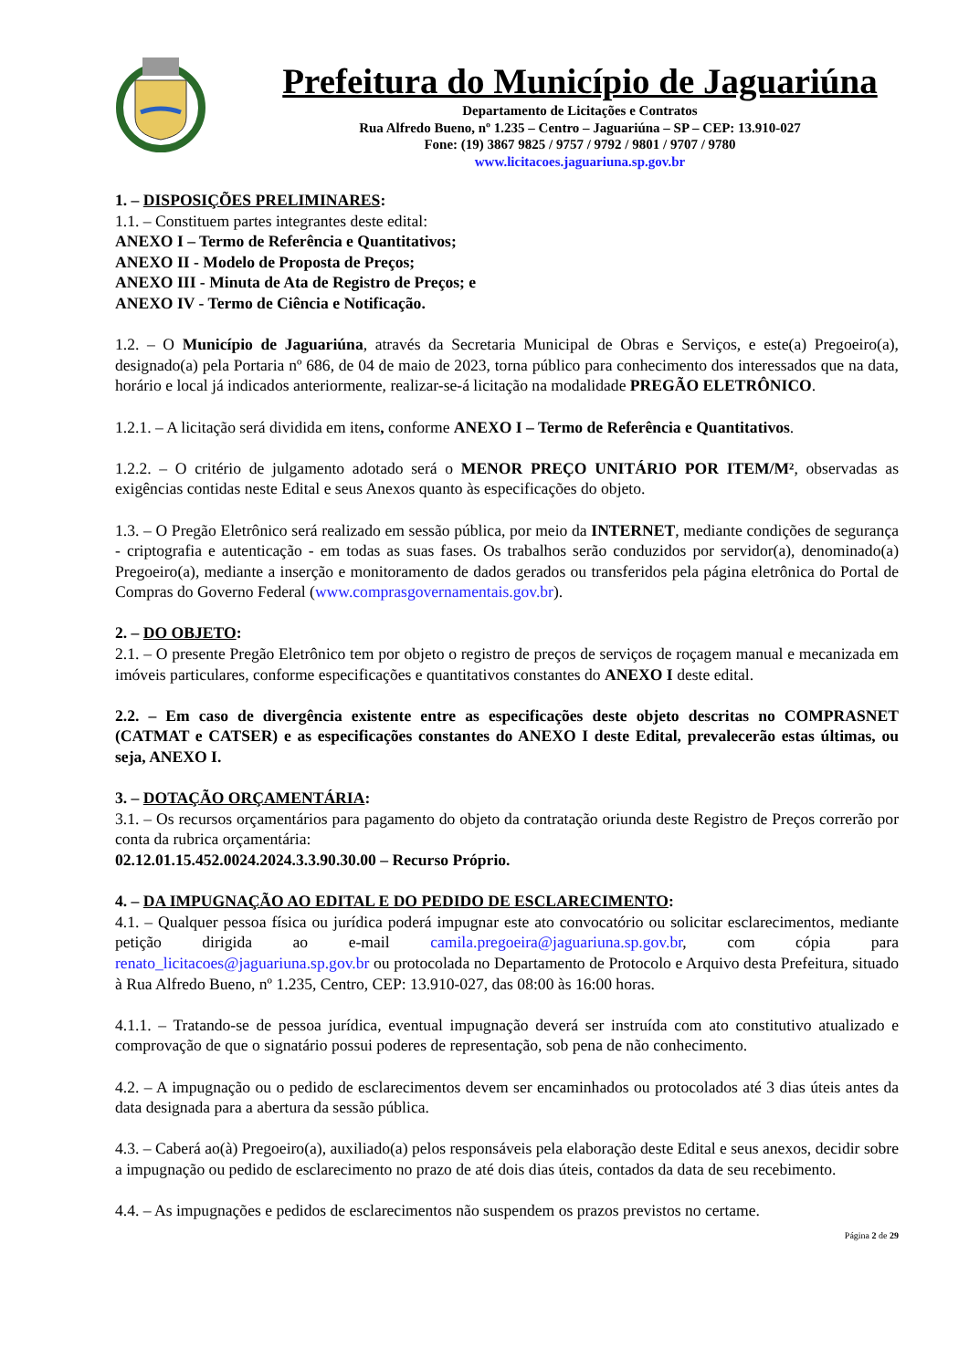Prefeitura do Município de Jaguariúna
Departamento de Licitações e Contratos
Rua Alfredo Bueno, nº 1.235 – Centro – Jaguariúna – SP – CEP: 13.910-027
Fone: (19) 3867 9825 / 9757 / 9792 / 9801 / 9707 / 9780
www.licitacoes.jaguariuna.sp.gov.br
1. – DISPOSIÇÕES PRELIMINARES:
1.1. – Constituem partes integrantes deste edital:
ANEXO I – Termo de Referência e Quantitativos;
ANEXO II - Modelo de Proposta de Preços;
ANEXO III - Minuta de Ata de Registro de Preços; e
ANEXO IV - Termo de Ciência e Notificação.
1.2. – O Município de Jaguariúna, através da Secretaria Municipal de Obras e Serviços, e este(a) Pregoeiro(a), designado(a) pela Portaria nº 686, de 04 de maio de 2023, torna público para conhecimento dos interessados que na data, horário e local já indicados anteriormente, realizar-se-á licitação na modalidade PREGÃO ELETRÔNICO.
1.2.1. – A licitação será dividida em itens, conforme ANEXO I – Termo de Referência e Quantitativos.
1.2.2. – O critério de julgamento adotado será o MENOR PREÇO UNITÁRIO POR ITEM/M², observadas as exigências contidas neste Edital e seus Anexos quanto às especificações do objeto.
1.3. – O Pregão Eletrônico será realizado em sessão pública, por meio da INTERNET, mediante condições de segurança - criptografia e autenticação - em todas as suas fases. Os trabalhos serão conduzidos por servidor(a), denominado(a) Pregoeiro(a), mediante a inserção e monitoramento de dados gerados ou transferidos pela página eletrônica do Portal de Compras do Governo Federal (www.comprasgovernamentais.gov.br).
2. – DO OBJETO:
2.1. – O presente Pregão Eletrônico tem por objeto o registro de preços de serviços de roçagem manual e mecanizada em imóveis particulares, conforme especificações e quantitativos constantes do ANEXO I deste edital.
2.2. – Em caso de divergência existente entre as especificações deste objeto descritas no COMPRASNET (CATMAT e CATSER) e as especificações constantes do ANEXO I deste Edital, prevalecerão estas últimas, ou seja, ANEXO I.
3. – DOTAÇÃO ORÇAMENTÁRIA:
3.1. – Os recursos orçamentários para pagamento do objeto da contratação oriunda deste Registro de Preços correrão por conta da rubrica orçamentária:
02.12.01.15.452.0024.2024.3.3.90.30.00 – Recurso Próprio.
4. – DA IMPUGNAÇÃO AO EDITAL E DO PEDIDO DE ESCLARECIMENTO:
4.1. – Qualquer pessoa física ou jurídica poderá impugnar este ato convocatório ou solicitar esclarecimentos, mediante petição dirigida ao e-mail camila.pregoeira@jaguariuna.sp.gov.br, com cópia para renato_licitacoes@jaguariuna.sp.gov.br ou protocolada no Departamento de Protocolo e Arquivo desta Prefeitura, situado à Rua Alfredo Bueno, nº 1.235, Centro, CEP: 13.910-027, das 08:00 às 16:00 horas.
4.1.1. – Tratando-se de pessoa jurídica, eventual impugnação deverá ser instruída com ato constitutivo atualizado e comprovação de que o signatário possui poderes de representação, sob pena de não conhecimento.
4.2. – A impugnação ou o pedido de esclarecimentos devem ser encaminhados ou protocolados até 3 dias úteis antes da data designada para a abertura da sessão pública.
4.3. – Caberá ao(à) Pregoeiro(a), auxiliado(a) pelos responsáveis pela elaboração deste Edital e seus anexos, decidir sobre a impugnação ou pedido de esclarecimento no prazo de até dois dias úteis, contados da data de seu recebimento.
4.4. – As impugnações e pedidos de esclarecimentos não suspendem os prazos previstos no certame.
Página 2 de 29